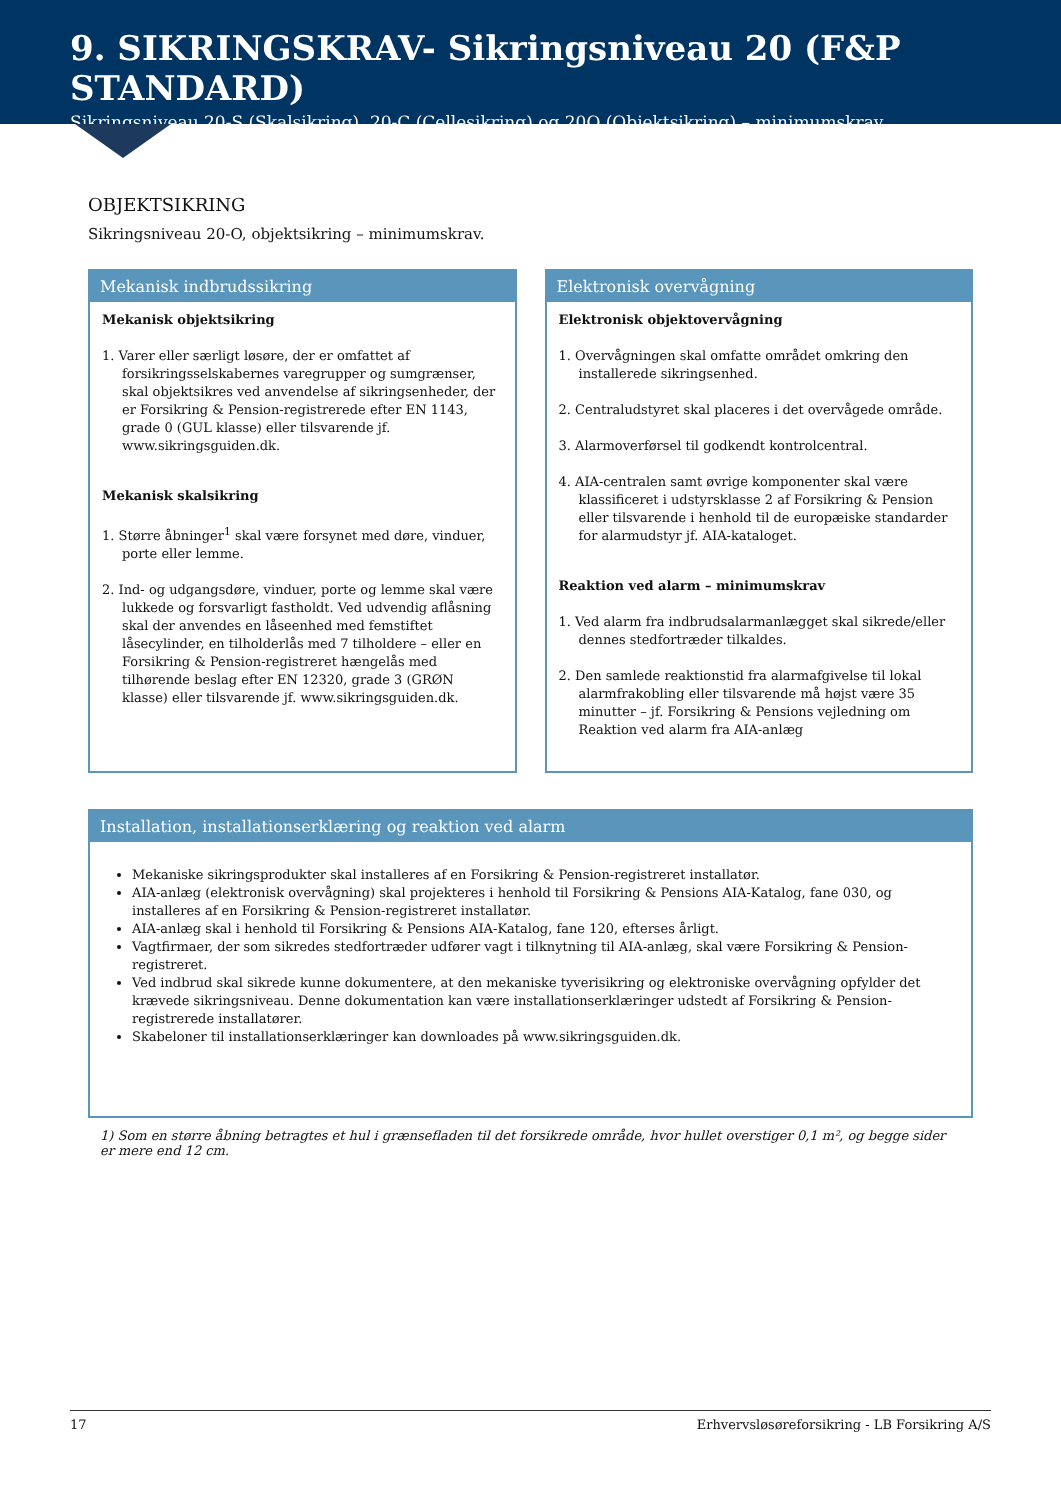9. SIKRINGSKRAV- Sikringsniveau 20 (F&P STANDARD)
Sikringsniveau 20-S (Skalsikring), 20-C (Cellesikring) og 20O (Objektsikring) – minimumskrav
OBJEKTSIKRING
Sikringsniveau 20-O, objektsikring – minimumskrav.
Mekanisk indbrudssikring
Mekanisk objektsikring
1. Varer eller særligt løsøre, der er omfattet af forsikringsselskabernes varegrupper og sumgrænser, skal objektsikres ved anvendelse af sikringsenheder, der er Forsikring & Pension-registrerede efter EN 1143, grade 0 (GUL klasse) eller tilsvarende jf. www.sikringsguiden.dk.
Mekanisk skalsikring
1. Større åbninger<sup>1</sup> skal være forsynet med døre, vinduer, porte eller lemme.
2. Ind- og udgangsdøre, vinduer, porte og lemme skal være lukkede og forsvarligt fastholdt. Ved udvendig aflåsning skal der anvendes en låseenhed med femstiftet låsecylinder, en tilholderlås med 7 tilholdere – eller en Forsikring & Pension-registreret hængelås med tilhørende beslag efter EN 12320, grade 3 (GRØN klasse) eller tilsvarende jf. www.sikringsguiden.dk.
Elektronisk overvågning
Elektronisk objektovervågning
1. Overvågningen skal omfatte området omkring den installerede sikringsenhed.
2. Centraludstyret skal placeres i det overvågede område.
3. Alarmoverførsel til godkendt kontrolcentral.
4. AIA-centralen samt øvrige komponenter skal være klassificeret i udstyrsklasse 2 af Forsikring & Pension eller tilsvarende i henhold til de europæiske standarder for alarmudstyr jf. AIA-kataloget.
Reaktion ved alarm – minimumskrav
1. Ved alarm fra indbrudsalarmanlægget skal sikrede/eller dennes stedfortræder tilkaldes.
2. Den samlede reaktionstid fra alarmafgivelse til lokal alarmfrakobling eller tilsvarende må højst være 35 minutter – jf. Forsikring & Pensions vejledning om Reaktion ved alarm fra AIA-anlæg
Installation, installationserklæring og reaktion ved alarm
Mekaniske sikringsprodukter skal installeres af en Forsikring & Pension-registreret installatør.
AIA-anlæg (elektronisk overvågning) skal projekteres i henhold til Forsikring & Pensions AIA-Katalog, fane 030, og installeres af en Forsikring & Pension-registreret installatør.
AIA-anlæg skal i henhold til Forsikring & Pensions AIA-Katalog, fane 120, efterses årligt.
Vagtfirmaer, der som sikredes stedfortræder udfører vagt i tilknytning til AIA-anlæg, skal være Forsikring & Pension-registreret.
Ved indbrud skal sikrede kunne dokumentere, at den mekaniske tyverisikring og elektroniske overvågning opfylder det krævede sikringsniveau. Denne dokumentation kan være installationserklæringer udstedt af Forsikring & Pension-registrerede installatører.
Skabeloner til installationserklæringer kan downloades på www.sikringsguiden.dk.
1) Som en større åbning betragtes et hul i grænsefladen til det forsikrede område, hvor hullet overstiger 0,1 m², og begge sider er mere end 12 cm.
17 Erhvervsløsøreforsikring - LB Forsikring A/S